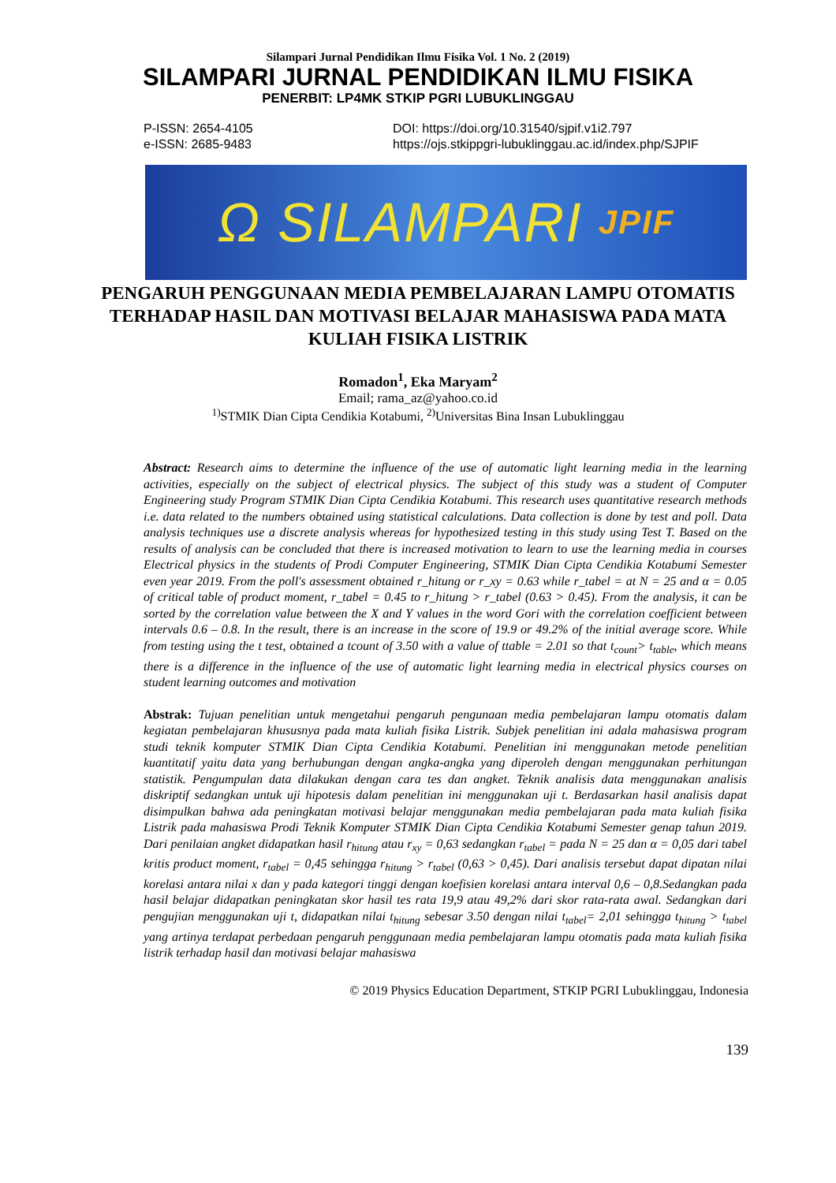Silampari Jurnal Pendidikan Ilmu Fisika Vol. 1 No. 2 (2019)
SILAMPARI JURNAL PENDIDIKAN ILMU FISIKA
PENERBIT: LP4MK STKIP PGRI LUBUKLINGGAU
P-ISSN: 2654-4105
e-ISSN: 2685-9483
DOI: https://doi.org/10.31540/sjpif.v1i2.797
https://ojs.stkippgri-lubuklinggau.ac.id/index.php/SJPIF
Ω SILAMPARI JPIF
PENGARUH PENGGUNAAN MEDIA PEMBELAJARAN LAMPU OTOMATIS TERHADAP HASIL DAN MOTIVASI BELAJAR MAHASISWA PADA MATA KULIAH FISIKA LISTRIK
Romadon<sup>1</sup>, Eka Maryam<sup>2</sup>
Email; rama_az@yahoo.co.id
<sup>1)</sup> STMIK Dian Cipta Cendikia Kotabumi, <sup>2)</sup>Universitas Bina Insan Lubuklinggau
Abstract: Research aims to determine the influence of the use of automatic light learning media in the learning activities, especially on the subject of electrical physics. The subject of this study was a student of Computer Engineering study Program STMIK Dian Cipta Cendikia Kotabumi. This research uses quantitative research methods i.e. data related to the numbers obtained using statistical calculations. Data collection is done by test and poll. Data analysis techniques use a discrete analysis whereas for hypothesized testing in this study using Test T. Based on the results of analysis can be concluded that there is increased motivation to learn to use the learning media in courses Electrical physics in the students of Prodi Computer Engineering, STMIK Dian Cipta Cendikia Kotabumi Semester even year 2019. From the poll's assessment obtained r_hitung or r_xy = 0.63 while r_tabel = at N = 25 and α = 0.05 of critical table of product moment, r_tabel = 0.45 to r_hitung > r_tabel (0.63 > 0.45). From the analysis, it can be sorted by the correlation value between the X and Y values in the word Gori with the correlation coefficient between intervals 0.6 – 0.8. In the result, there is an increase in the score of 19.9 or 49.2% of the initial average score. While from testing using the t test, obtained a tcount of 3.50 with a value of ttable = 2.01 so that t<sub>count</sub>> t<sub>table</sub>, which means there is a difference in the influence of the use of automatic light learning media in electrical physics courses on student learning outcomes and motivation
Abstrak: Tujuan penelitian untuk mengetahui pengaruh pengunaan media pembelajaran lampu otomatis dalam kegiatan pembelajaran khususnya pada mata kuliah fisika Listrik. Subjek penelitian ini adala mahasiswa program studi teknik komputer STMIK Dian Cipta Cendikia Kotabumi. Penelitian ini menggunakan metode penelitian kuantitatif yaitu data yang berhubungan dengan angka-angka yang diperoleh dengan menggunakan perhitungan statistik. Pengumpulan data dilakukan dengan cara tes dan angket. Teknik analisis data menggunakan analisis diskriptif sedangkan untuk uji hipotesis dalam penelitian ini menggunakan uji t. Berdasarkan hasil analisis dapat disimpulkan bahwa ada peningkatan motivasi belajar menggunakan media pembelajaran pada mata kuliah fisika Listrik pada mahasiswa Prodi Teknik Komputer STMIK Dian Cipta Cendikia Kotabumi Semester genap tahun 2019. Dari penilaian angket didapatkan hasil r<sub>hitung</sub> atau r<sub>xy</sub> = 0,63 sedangkan r<sub>tabel</sub> = pada N = 25 dan α = 0,05 dari tabel kritis product moment, r<sub>tabel</sub> = 0,45 sehingga r<sub>hitung</sub> > r<sub>tabel</sub> (0,63 > 0,45). Dari analisis tersebut dapat dipatan nilai korelasi antara nilai x dan y pada kategori tinggi dengan koefisien korelasi antara interval 0,6 – 0,8.Sedangkan pada hasil belajar didapatkan peningkatan skor hasil tes rata 19,9 atau 49,2% dari skor rata-rata awal. Sedangkan dari pengujian menggunakan uji t, didapatkan nilai t<sub>hitung</sub> sebesar 3.50 dengan nilai t<sub>tabel</sub>= 2,01 sehingga t<sub>hitung</sub> > t<sub>tabel</sub> yang artinya terdapat perbedaan pengaruh penggunaan media pembelajaran lampu otomatis pada mata kuliah fisika listrik terhadap hasil dan motivasi belajar mahasiswa
© 2019 Physics Education Department, STKIP PGRI Lubuklinggau, Indonesia
139